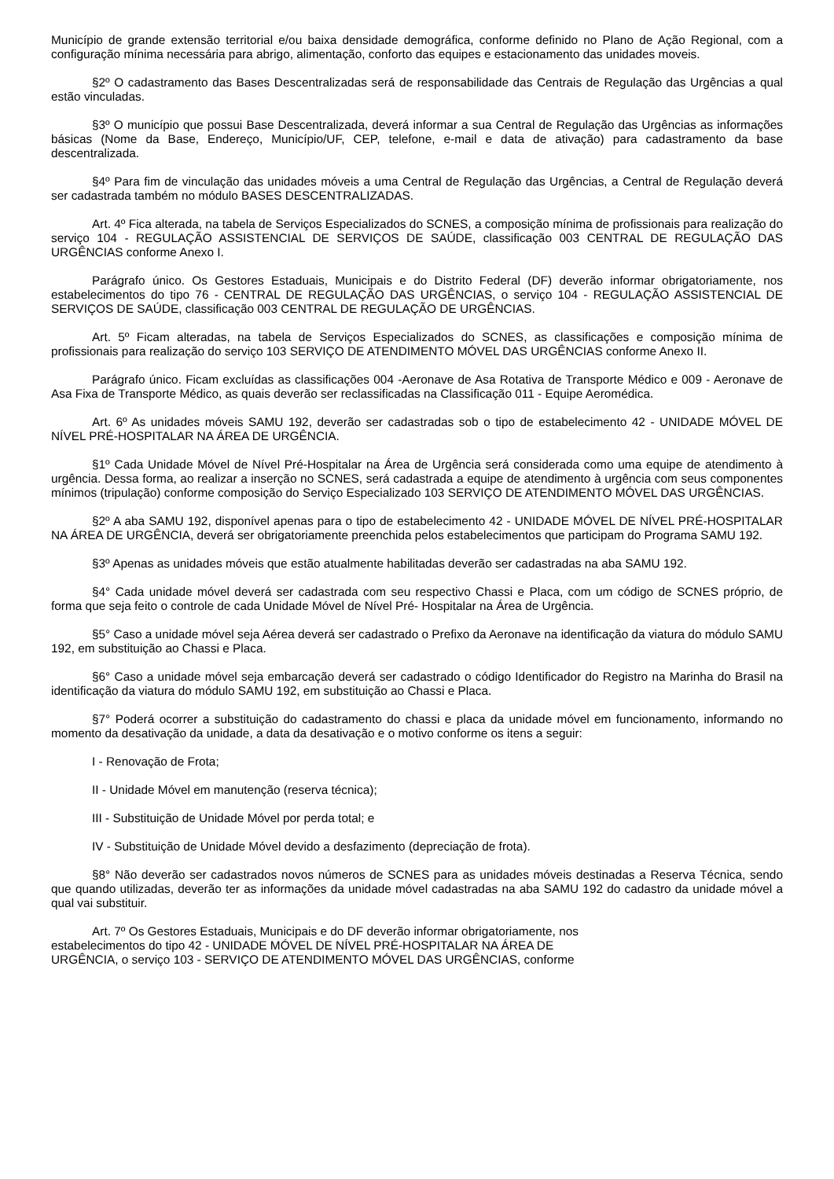Município de grande extensão territorial e/ou baixa densidade demográfica, conforme definido no Plano de Ação Regional, com a configuração mínima necessária para abrigo, alimentação, conforto das equipes e estacionamento das unidades moveis.
§2º O cadastramento das Bases Descentralizadas será de responsabilidade das Centrais de Regulação das Urgências a qual estão vinculadas.
§3º O município que possui Base Descentralizada, deverá informar a sua Central de Regulação das Urgências as informações básicas (Nome da Base, Endereço, Município/UF, CEP, telefone, e-mail e data de ativação) para cadastramento da base descentralizada.
§4º Para fim de vinculação das unidades móveis a uma Central de Regulação das Urgências, a Central de Regulação deverá ser cadastrada também no módulo BASES DESCENTRALIZADAS.
Art. 4º Fica alterada, na tabela de Serviços Especializados do SCNES, a composição mínima de profissionais para realização do serviço 104 - REGULAÇÃO ASSISTENCIAL DE SERVIÇOS DE SAÚDE, classificação 003 CENTRAL DE REGULAÇÃO DAS URGÊNCIAS conforme Anexo I.
Parágrafo único. Os Gestores Estaduais, Municipais e do Distrito Federal (DF) deverão informar obrigatoriamente, nos estabelecimentos do tipo 76 - CENTRAL DE REGULAÇÃO DAS URGÊNCIAS, o serviço 104 - REGULAÇÃO ASSISTENCIAL DE SERVIÇOS DE SAÚDE, classificação 003 CENTRAL DE REGULAÇÃO DE URGÊNCIAS.
Art. 5º Ficam alteradas, na tabela de Serviços Especializados do SCNES, as classificações e composição mínima de profissionais para realização do serviço 103 SERVIÇO DE ATENDIMENTO MÓVEL DAS URGÊNCIAS conforme Anexo II.
Parágrafo único. Ficam excluídas as classificações 004 -Aeronave de Asa Rotativa de Transporte Médico e 009 - Aeronave de Asa Fixa de Transporte Médico, as quais deverão ser reclassificadas na Classificação 011 - Equipe Aeromédica.
Art. 6º As unidades móveis SAMU 192, deverão ser cadastradas sob o tipo de estabelecimento 42 - UNIDADE MÓVEL DE NÍVEL PRÉ-HOSPITALAR NA ÁREA DE URGÊNCIA.
§1º Cada Unidade Móvel de Nível Pré-Hospitalar na Área de Urgência será considerada como uma equipe de atendimento à urgência. Dessa forma, ao realizar a inserção no SCNES, será cadastrada a equipe de atendimento à urgência com seus componentes mínimos (tripulação) conforme composição do Serviço Especializado 103 SERVIÇO DE ATENDIMENTO MÓVEL DAS URGÊNCIAS.
§2º A aba SAMU 192, disponível apenas para o tipo de estabelecimento 42 - UNIDADE MÓVEL DE NÍVEL PRÉ-HOSPITALAR NA ÁREA DE URGÊNCIA, deverá ser obrigatoriamente preenchida pelos estabelecimentos que participam do Programa SAMU 192.
§3º Apenas as unidades móveis que estão atualmente habilitadas deverão ser cadastradas na aba SAMU 192.
§4° Cada unidade móvel deverá ser cadastrada com seu respectivo Chassi e Placa, com um código de SCNES próprio, de forma que seja feito o controle de cada Unidade Móvel de Nível Pré- Hospitalar na Área de Urgência.
§5° Caso a unidade móvel seja Aérea deverá ser cadastrado o Prefixo da Aeronave na identificação da viatura do módulo SAMU 192, em substituição ao Chassi e Placa.
§6° Caso a unidade móvel seja embarcação deverá ser cadastrado o código Identificador do Registro na Marinha do Brasil na identificação da viatura do módulo SAMU 192, em substituição ao Chassi e Placa.
§7° Poderá ocorrer a substituição do cadastramento do chassi e placa da unidade móvel em funcionamento, informando no momento da desativação da unidade, a data da desativação e o motivo conforme os itens a seguir:
I - Renovação de Frota;
II - Unidade Móvel em manutenção (reserva técnica);
III - Substituição de Unidade Móvel por perda total; e
IV - Substituição de Unidade Móvel devido a desfazimento (depreciação de frota).
§8° Não deverão ser cadastrados novos números de SCNES para as unidades móveis destinadas a Reserva Técnica, sendo que quando utilizadas, deverão ter as informações da unidade móvel cadastradas na aba SAMU 192 do cadastro da unidade móvel a qual vai substituir.
Art. 7º Os Gestores Estaduais, Municipais e do DF deverão informar obrigatoriamente, nos
estabelecimentos do tipo 42 - UNIDADE MÓVEL DE NÍVEL PRÉ-HOSPITALAR NA ÁREA DE
URGÊNCIA, o serviço 103 - SERVIÇO DE ATENDIMENTO MÓVEL DAS URGÊNCIAS, conforme